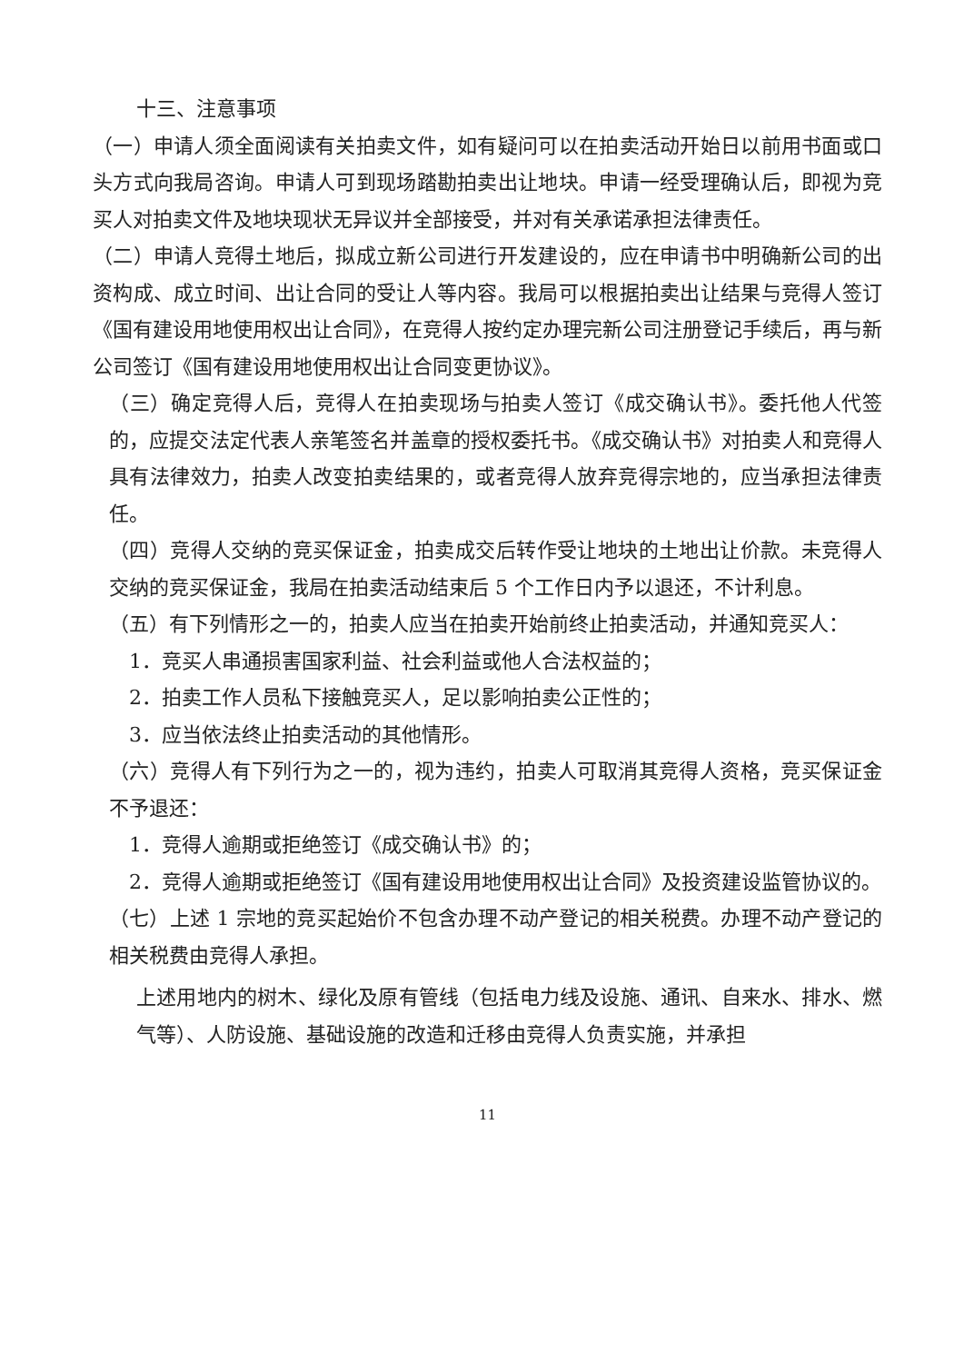十三、注意事项
（一）申请人须全面阅读有关拍卖文件，如有疑问可以在拍卖活动开始日以前用书面或口头方式向我局咨询。申请人可到现场踏勘拍卖出让地块。申请一经受理确认后，即视为竞买人对拍卖文件及地块现状无异议并全部接受，并对有关承诺承担法律责任。
（二）申请人竞得土地后，拟成立新公司进行开发建设的，应在申请书中明确新公司的出资构成、成立时间、出让合同的受让人等内容。我局可以根据拍卖出让结果与竞得人签订《国有建设用地使用权出让合同》，在竞得人按约定办理完新公司注册登记手续后，再与新公司签订《国有建设用地使用权出让合同变更协议》。
（三）确定竞得人后，竞得人在拍卖现场与拍卖人签订《成交确认书》。委托他人代签的，应提交法定代表人亲笔签名并盖章的授权委托书。《成交确认书》对拍卖人和竞得人具有法律效力，拍卖人改变拍卖结果的，或者竞得人放弃竞得宗地的，应当承担法律责任。
（四）竞得人交纳的竞买保证金，拍卖成交后转作受让地块的土地出让价款。未竞得人交纳的竞买保证金，我局在拍卖活动结束后 5 个工作日内予以退还，不计利息。
（五）有下列情形之一的，拍卖人应当在拍卖开始前终止拍卖活动，并通知竞买人：
1．竞买人串通损害国家利益、社会利益或他人合法权益的；
2．拍卖工作人员私下接触竞买人，足以影响拍卖公正性的；
3．应当依法终止拍卖活动的其他情形。
（六）竞得人有下列行为之一的，视为违约，拍卖人可取消其竞得人资格，竞买保证金不予退还：
1．竞得人逾期或拒绝签订《成交确认书》的；
2．竞得人逾期或拒绝签订《国有建设用地使用权出让合同》及投资建设监管协议的。
（七）上述 1 宗地的竞买起始价不包含办理不动产登记的相关税费。办理不动产登记的相关税费由竞得人承担。
上述用地内的树木、绿化及原有管线（包括电力线及设施、通讯、自来水、排水、燃气等）、人防设施、基础设施的改造和迁移由竞得人负责实施，并承担
11